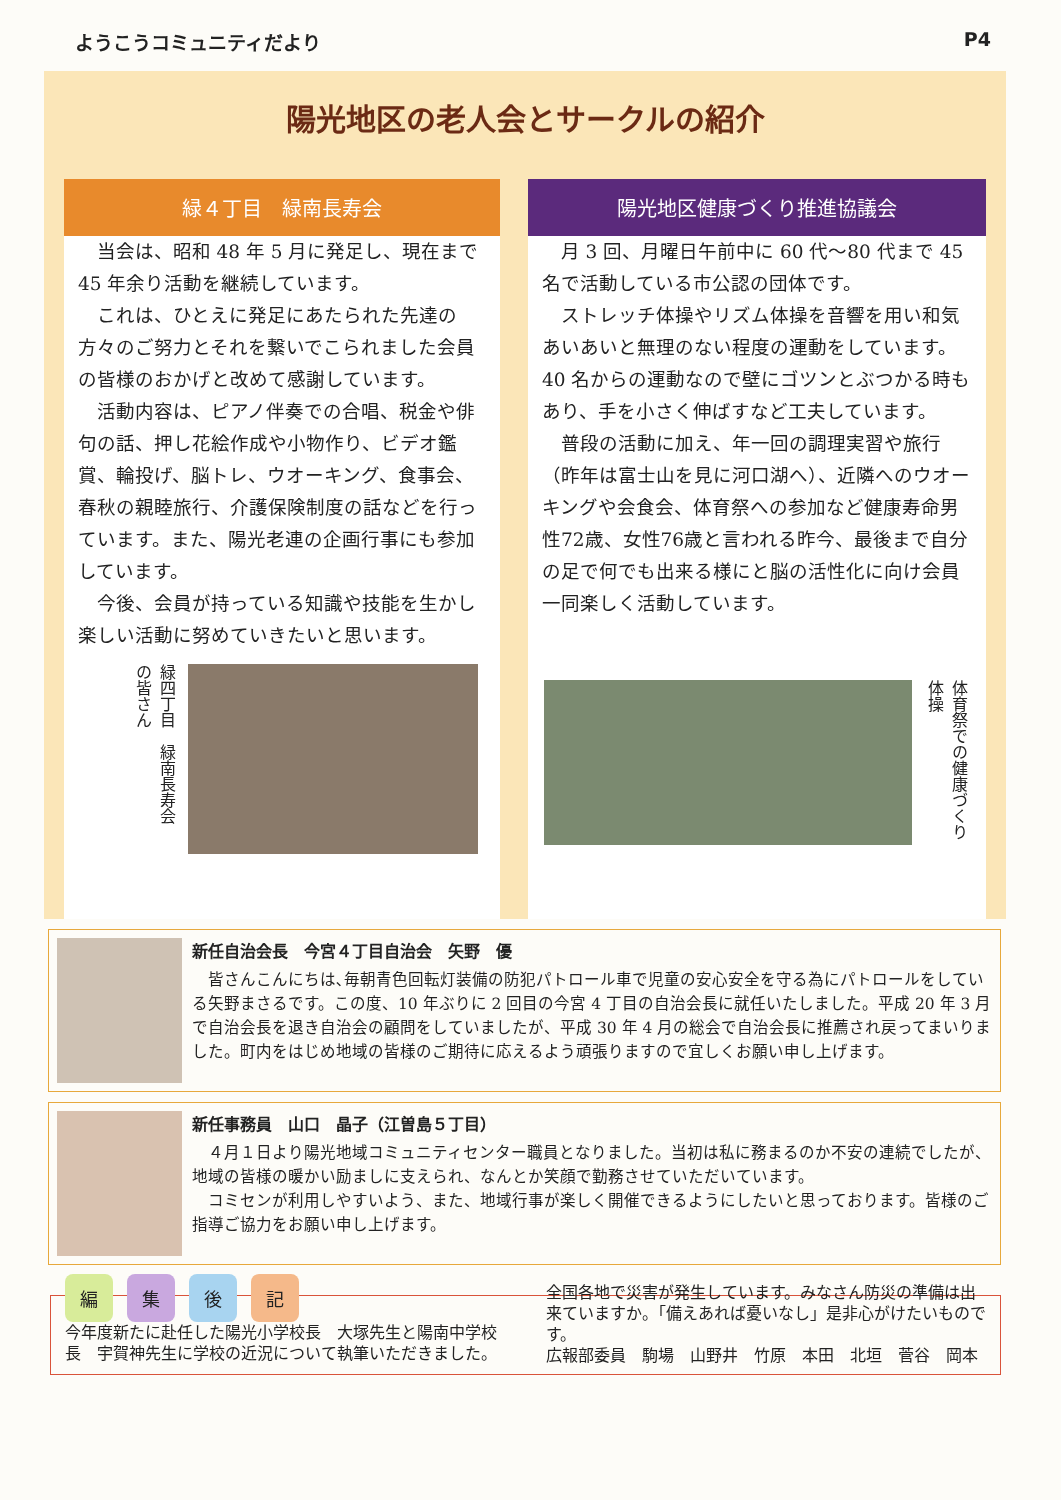ようこうコミュニティだより P4
陽光地区の老人会とサークルの紹介
緑４丁目　緑南長寿会
当会は、昭和 48 年 5 月に発足し、現在まで 45 年余り活動を継続しています。
これは、ひとえに発足にあたられた先達の方々のご努力とそれを繋いでこられました会員の皆様のおかげと改めて感謝しています。
活動内容は、ピアノ伴奏での合唱、税金や俳句の話、押し花絵作成や小物作り、ビデオ鑑賞、輪投げ、脳トレ、ウオーキング、食事会、春秋の親睦旅行、介護保険制度の話などを行っています。また、陽光老連の企画行事にも参加しています。
今後、会員が持っている知識や技能を生かし楽しい活動に努めていきたいと思います。
緑四丁目　緑南長寿会の皆さん
陽光地区健康づくり推進協議会
月 3 回、月曜日午前中に 60 代～80 代まで 45 名で活動している市公認の団体です。
ストレッチ体操やリズム体操を音響を用い和気あいあいと無理のない程度の運動をしています。 40 名からの運動なので壁にゴツンとぶつかる時もあり、手を小さく伸ばすなど工夫しています。
普段の活動に加え、年一回の調理実習や旅行（昨年は富士山を見に河口湖へ）、近隣へのウオーキングや会食会、体育祭への参加など健康寿命男性72歳、女性76歳と言われる昨今、最後まで自分の足で何でも出来る様にと脳の活性化に向け会員一同楽しく活動しています。
体育祭での健康づくり体操
新任自治会長　今宮４丁目自治会　矢野　優
皆さんこんにちは､毎朝青色回転灯装備の防犯パトロール車で児童の安心安全を守る為にパトロールをしている矢野まさるです。この度、10 年ぶりに 2 回目の今宮 4 丁目の自治会長に就任いたしました。平成 20 年 3 月で自治会長を退き自治会の顧問をしていましたが、平成 30 年 4 月の総会で自治会長に推薦され戻ってまいりました。町内をはじめ地域の皆様のご期待に応えるよう頑張りますので宜しくお願い申し上げます。
新任事務員　山口　晶子（江曽島５丁目）
４月１日より陽光地域コミュニティセンター職員となりました。当初は私に務まるのか不安の連続でしたが、地域の皆様の暖かい励ましに支えられ、なんとか笑顔で勤務させていただいています。
コミセンが利用しやすいよう、また、地域行事が楽しく開催できるようにしたいと思っております。皆様のご指導ご協力をお願い申し上げます。
編集後記
今年度新たに赴任した陽光小学校長　大塚先生と陽南中学校長　宇賀神先生に学校の近況について執筆いただきました。
全国各地で災害が発生しています。みなさん防災の準備は出来ていますか。「備えあれば憂いなし」是非心がけたいものです。
広報部委員　駒場　山野井　竹原　本田　北垣　菅谷　岡本